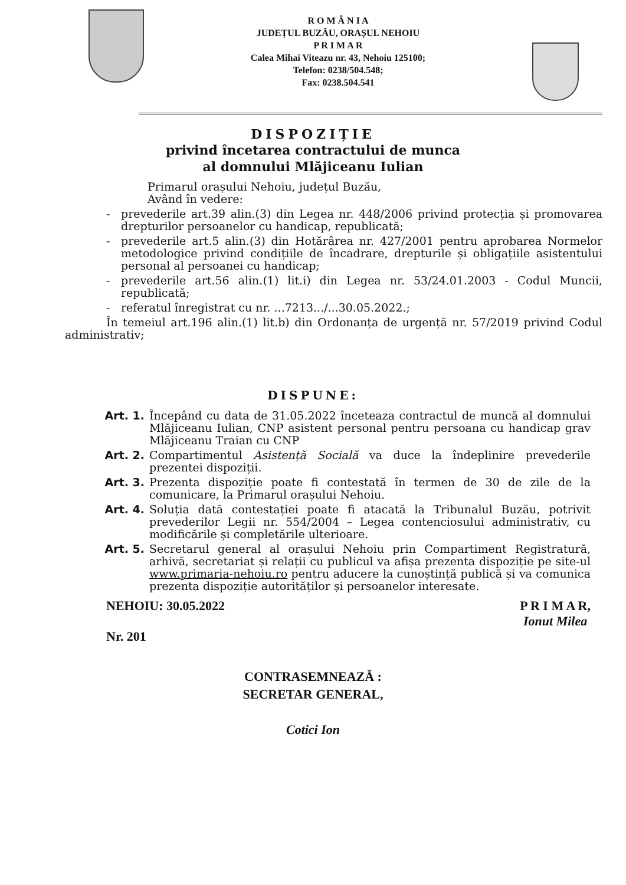R O M Â N I A
JUDEȚUL BUZĂU, ORAȘUL NEHOIU
P R I M A R
Calea Mihai Viteazu nr. 43, Nehoiu 125100;
Telefon: 0238/504.548;
Fax: 0238.504.541
DISPOZIȚIE
privind încetarea contractului de munca
al domnului Mlăjiceanu Iulian
Primarul orașului Nehoiu, județul Buzău,
Având în vedere:
- prevederile art.39 alin.(3) din Legea nr. 448/2006 privind protecția și promovarea drepturilor persoanelor cu handicap, republicată;
- prevederile art.5 alin.(3) din Hotărârea nr. 427/2001 pentru aprobarea Normelor metodologice privind condițiile de încadrare, drepturile și obligațiile asistentului personal al persoanei cu handicap;
- prevederile art.56 alin.(1) lit.i) din Legea nr. 53/24.01.2003 - Codul Muncii, republicată;
- referatul înregistrat cu nr. ...7213.../...30.05.2022.;
În temeiul art.196 alin.(1) lit.b) din Ordonanța de urgență nr. 57/2019 privind Codul administrativ;
DISPUNE:
Art. 1. Începând cu data de 31.05.2022 înceteaza contractul de muncă al domnului Mlăjiceanu Iulian, CNP asistent personal pentru persoana cu handicap grav Mlăjiceanu Traian cu CNP
Art. 2. Compartimentul Asistență Socială va duce la îndeplinire prevederile prezentei dispoziții.
Art. 3. Prezenta dispoziție poate fi contestată în termen de 30 de zile de la comunicare, la Primarul orașului Nehoiu.
Art. 4. Soluția dată contestației poate fi atacată la Tribunalul Buzău, potrivit prevederilor Legii nr. 554/2004 – Legea contenciosului administrativ, cu modificările și completările ulterioare.
Art. 5. Secretarul general al orașului Nehoiu prin Compartiment Registratură, arhivă, secretariat și relații cu publicul va afișa prezenta dispoziție pe site-ul www.primaria-nehoiu.ro pentru aducere la cunoștință publică și va comunica prezenta dispoziție autorităților și persoanelor interesate.
NEHOIU: 30.05.2022
Nr. 201
P R I M A R,
Ionut Milea
CONTRASEMNEAZĂ :
SECRETAR GENERAL,
Cotici Ion